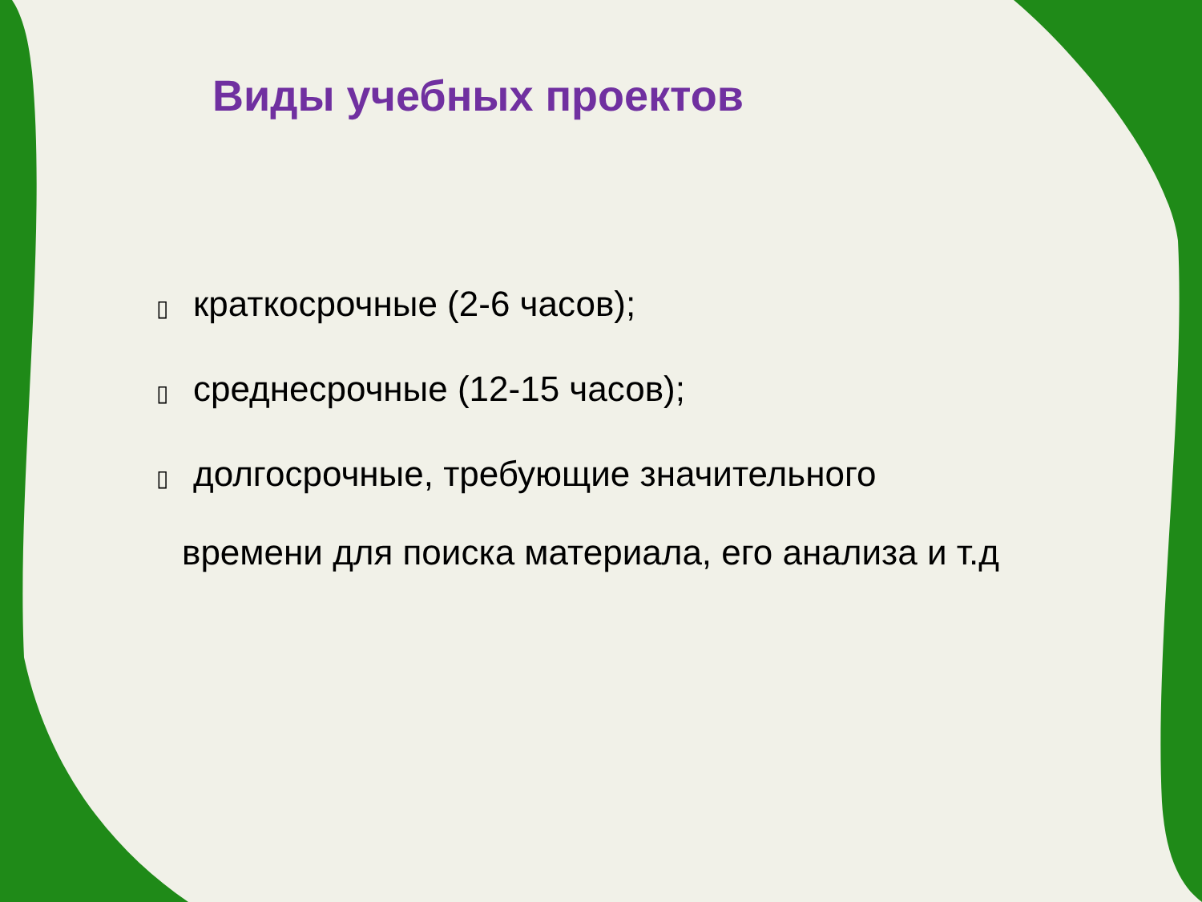Виды учебных проектов
▯ краткосрочные (2-6 часов);
▯ среднесрочные (12-15 часов);
▯ долгосрочные, требующие значительного
времени для поиска материала, его анализа и т.д